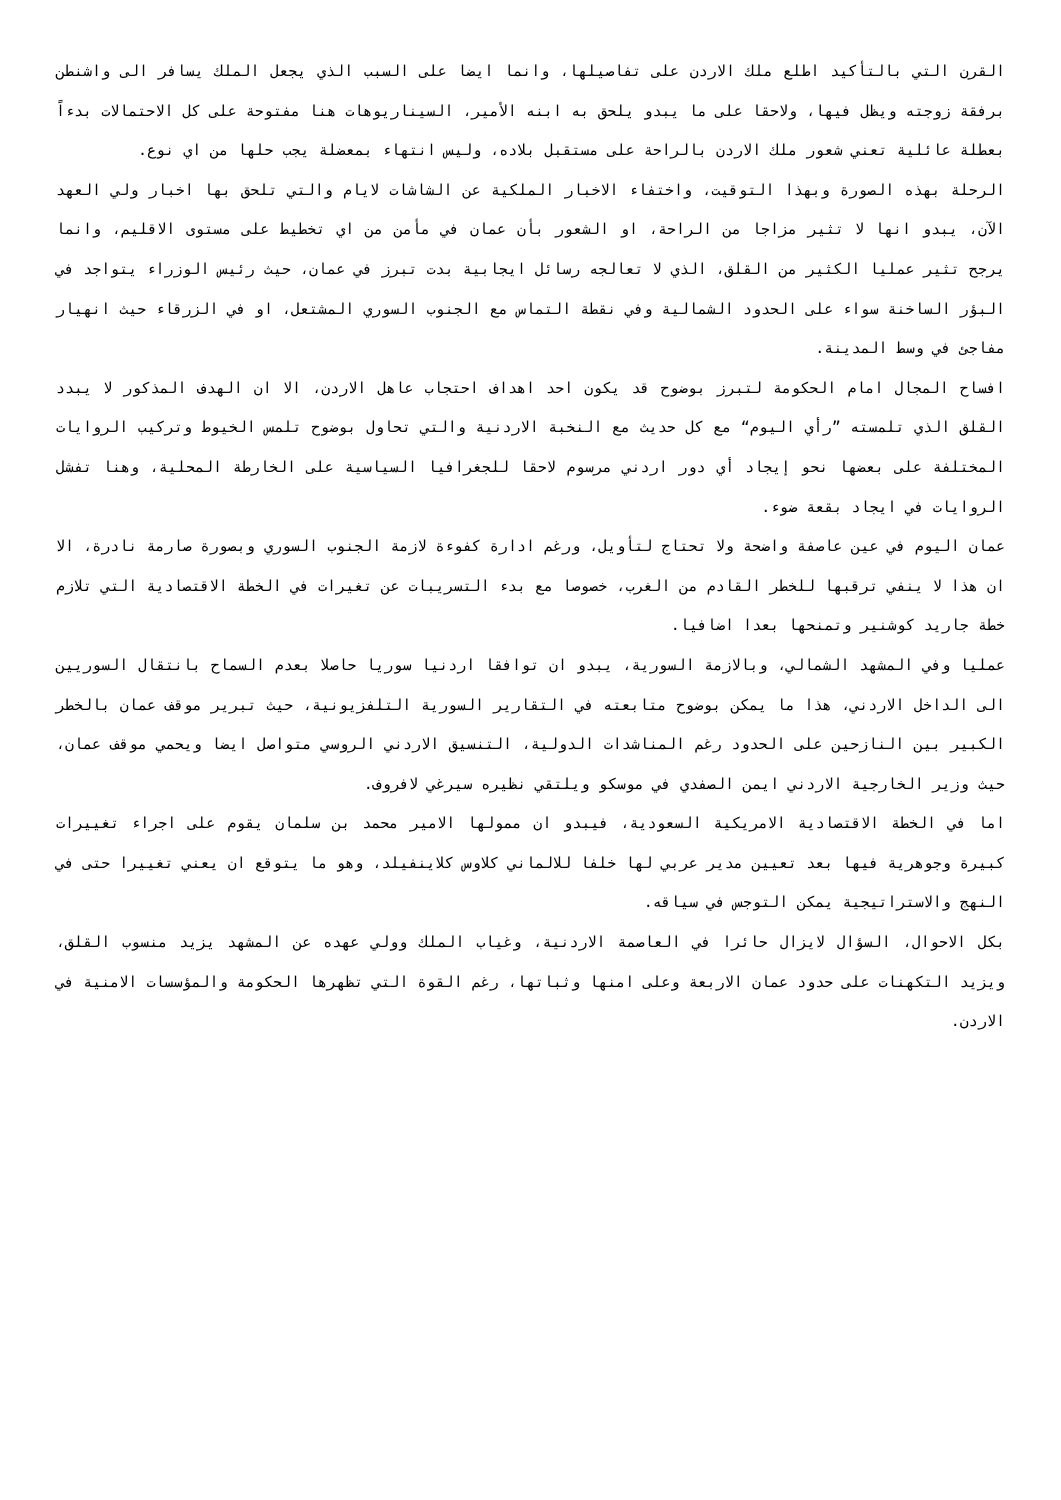القرن التي بالتأكيد اطلع ملك الاردن على تفاصيلها، وانما ايضا على السبب الذي يجعل الملك يسافر الى واشنطن برفقة زوجته ويظل فيها، ولاحقا على ما يبدو يلحق به ابنه الأمير، السيناريوهات هنا مفتوحة على كل الاحتمالات بدءاً بعطلة عائلية تعني شعور ملك الاردن بالراحة على مستقبل بلاده، وليس انتهاء بمعضلة يجب حلها من اي نوع.
الرحلة بهذه الصورة وبهذا التوقيت، واختفاء الاخبار الملكية عن الشاشات لايام والتي تلحق بها اخبار ولي العهد الآن، يبدو انها لا تثير مزاجا من الراحة، او الشعور بأن عمان في مأمن من اي تخطيط على مستوى الاقليم، وانما يرجح تثير عمليا الكثير من القلق، الذي لا تعالجه رسائل ايجابية بدت تبرز في عمان، حيث رئيس الوزراء يتواجد في البؤر الساخنة سواء على الحدود الشمالية وفي نقطة التماس مع الجنوب السوري المشتعل، او في الزرقاء حيث انهيار مفاجئ في وسط المدينة.
افساح المجال امام الحكومة لتبرز بوضوح قد يكون احد اهداف احتجاب عاهل الاردن، الا ان الهدف المذكور لا يبدد القلق الذي تلمسته ”رأي اليوم“ مع كل حديث مع النخبة الاردنية والتي تحاول بوضوح تلمس الخيوط وتركيب الروايات المختلفة على بعضها نحو إيجاد أي دور اردني مرسوم لاحقا للجغرافيا السياسية على الخارطة المحلية، وهنا تفشل الروايات في ايجاد بقعة ضوء.
عمان اليوم في عين عاصفة واضحة ولا تحتاج لتأويل، ورغم ادارة كفوءة لازمة الجنوب السوري وبصورة صارمة نادرة، الا ان هذا لا ينفي ترقبها للخطر القادم من الغرب، خصوصا مع بدء التسريبات عن تغيرات في الخطة الاقتصادية التي تلازم خطة جاريد كوشنير وتمنحها بعدا اضافيا.
عمليا وفي المشهد الشمالي، وبالازمة السورية، يبدو ان توافقا اردنيا سوريا حاصلا بعدم السماح بانتقال السوريين الى الداخل الاردني، هذا ما يمكن بوضوح متابعته في التقارير السورية التلفزيونية، حيث تبرير موقف عمان بالخطر الكبير بين النازحين على الحدود رغم المناشدات الدولية، التنسيق الاردني الروسي متواصل ايضا ويحمي موقف عمان، حيث وزير الخارجية الاردني ايمن الصفدي في موسكو ويلتقي نظيره سيرغي لافروف.
اما في الخطة الاقتصادية الامريكية السعودية، فيبدو ان ممولها الامير محمد بن سلمان يقوم على اجراء تغييرات كبيرة وجوهرية فيها بعد تعيين مدير عربي لها خلفا للالماني كلاوس كلاينفيلد، وهو ما يتوقع ان يعني تغييرا حتى في النهج والاستراتيجية يمكن التوجس في سياقه.
بكل الاحوال، السؤال لايزال حائرا في العاصمة الاردنية، وغياب الملك وولي عهده عن المشهد يزيد منسوب القلق، ويزيد التكهنات على حدود عمان الاربعة وعلى امنها وثباتها، رغم القوة التي تظهرها الحكومة والمؤسسات الامنية في الاردن.